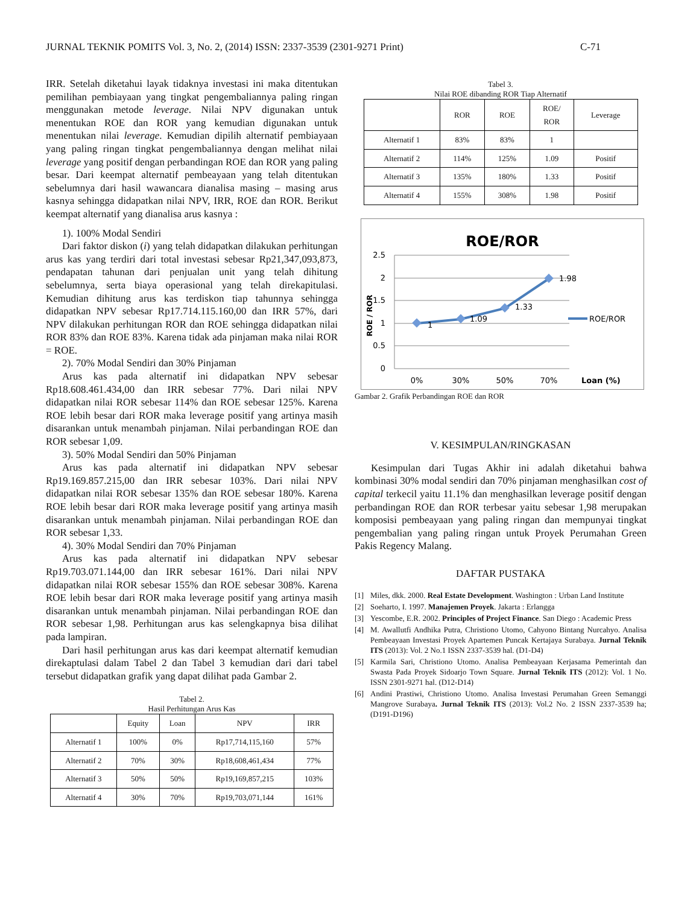JURNAL TEKNIK POMITS Vol. 3, No. 2, (2014) ISSN: 2337-3539 (2301-9271 Print) C-71
IRR. Setelah diketahui layak tidaknya investasi ini maka ditentukan pemilihan pembiayaan yang tingkat pengembaliannya paling ringan menggunakan metode leverage. Nilai NPV digunakan untuk menentukan ROE dan ROR yang kemudian digunakan untuk menentukan nilai leverage. Kemudian dipilih alternatif pembiayaan yang paling ringan tingkat pengembaliannya dengan melihat nilai leverage yang positif dengan perbandingan ROE dan ROR yang paling besar. Dari keempat alternatif pembeayaan yang telah ditentukan sebelumnya dari hasil wawancara dianalisa masing – masing arus kasnya sehingga didapatkan nilai NPV, IRR, ROE dan ROR. Berikut keempat alternatif yang dianalisa arus kasnya :
1). 100% Modal Sendiri
Dari faktor diskon (i) yang telah didapatkan dilakukan perhitungan arus kas yang terdiri dari total investasi sebesar Rp21,347,093,873, pendapatan tahunan dari penjualan unit yang telah dihitung sebelumnya, serta biaya operasional yang telah direkapitulasi. Kemudian dihitung arus kas terdiskon tiap tahunnya sehingga didapatkan NPV sebesar Rp17.714.115.160,00 dan IRR 57%, dari NPV dilakukan perhitungan ROR dan ROE sehingga didapatkan nilai ROR 83% dan ROE 83%. Karena tidak ada pinjaman maka nilai ROR = ROE.
2). 70% Modal Sendiri dan 30% Pinjaman
Arus kas pada alternatif ini didapatkan NPV sebesar Rp18.608.461.434,00 dan IRR sebesar 77%. Dari nilai NPV didapatkan nilai ROR sebesar 114% dan ROE sebesar 125%. Karena ROE lebih besar dari ROR maka leverage positif yang artinya masih disarankan untuk menambah pinjaman. Nilai perbandingan ROE dan ROR sebesar 1,09.
3). 50% Modal Sendiri dan 50% Pinjaman
Arus kas pada alternatif ini didapatkan NPV sebesar Rp19.169.857.215,00 dan IRR sebesar 103%. Dari nilai NPV didapatkan nilai ROR sebesar 135% dan ROE sebesar 180%. Karena ROE lebih besar dari ROR maka leverage positif yang artinya masih disarankan untuk menambah pinjaman. Nilai perbandingan ROE dan ROR sebesar 1,33.
4). 30% Modal Sendiri dan 70% Pinjaman
Arus kas pada alternatif ini didapatkan NPV sebesar Rp19.703.071.144,00 dan IRR sebesar 161%. Dari nilai NPV didapatkan nilai ROR sebesar 155% dan ROE sebesar 308%. Karena ROE lebih besar dari ROR maka leverage positif yang artinya masih disarankan untuk menambah pinjaman. Nilai perbandingan ROE dan ROR sebesar 1,98. Perhitungan arus kas selengkapnya bisa dilihat pada lampiran.
Dari hasil perhitungan arus kas dari keempat alternatif kemudian direkaptulasi dalam Tabel 2 dan Tabel 3 kemudian dari dari tabel tersebut didapatkan grafik yang dapat dilihat pada Gambar 2.
Tabel 2.
Hasil Perhitungan Arus Kas
| | Equity | Loan | NPV | IRR |
| --- | --- | --- | --- | --- |
| Alternatif 1 | 100% | 0% | Rp17,714,115,160 | 57% |
| Alternatif 2 | 70% | 30% | Rp18,608,461,434 | 77% |
| Alternatif 3 | 50% | 50% | Rp19,169,857,215 | 103% |
| Alternatif 4 | 30% | 70% | Rp19,703,071,144 | 161% |
Tabel 3.
Nilai ROE dibanding ROR Tiap Alternatif
| | ROR | ROE | ROE/ ROR | Leverage |
| --- | --- | --- | --- | --- |
| Alternatif 1 | 83% | 83% | 1 | |
| Alternatif 2 | 114% | 125% | 1.09 | Positif |
| Alternatif 3 | 135% | 180% | 1.33 | Positif |
| Alternatif 4 | 155% | 308% | 1.98 | Positif |
ROE/ROR
2.5
2
1.5
1
0.5
0
ROE / ROR
1
1.09
1.33
1.98
0%
30%
50%
70%
Loan (%)
ROE/ROR
Gambar 2. Grafik Perbandingan ROE dan ROR
V. KESIMPULAN/RINGKASAN
Kesimpulan dari Tugas Akhir ini adalah diketahui bahwa kombinasi 30% modal sendiri dan 70% pinjaman menghasilkan cost of capital terkecil yaitu 11.1% dan menghasilkan leverage positif dengan perbandingan ROE dan ROR terbesar yaitu sebesar 1,98 merupakan komposisi pembeayaan yang paling ringan dan mempunyai tingkat pengembalian yang paling ringan untuk Proyek Perumahan Green Pakis Regency Malang.
DAFTAR PUSTAKA
[1] Miles, dkk. 2000. Real Estate Development. Washington : Urban Land Institute
[2] Soeharto, I. 1997. Manajemen Proyek. Jakarta : Erlangga
[3] Yescombe, E.R. 2002. Principles of Project Finance. San Diego : Academic Press
[4] M. Awallutfi Andhika Putra, Christiono Utomo, Cahyono Bintang Nurcahyo. Analisa Pembeayaan Investasi Proyek Apartemen Puncak Kertajaya Surabaya. Jurnal Teknik ITS (2013): Vol. 2 No.1 ISSN 2337-3539 hal. (D1-D4)
[5] Karmila Sari, Christiono Utomo. Analisa Pembeayaan Kerjasama Pemerintah dan Swasta Pada Proyek Sidoarjo Town Square. Jurnal Teknik ITS (2012): Vol. 1 No. ISSN 2301-9271 hal. (D12-D14)
[6] Andini Prastiwi, Christiono Utomo. Analisa Investasi Perumahan Green Semanggi Mangrove Surabaya. Jurnal Teknik ITS (2013): Vol.2 No. 2 ISSN 2337-3539 ha; (D191-D196)